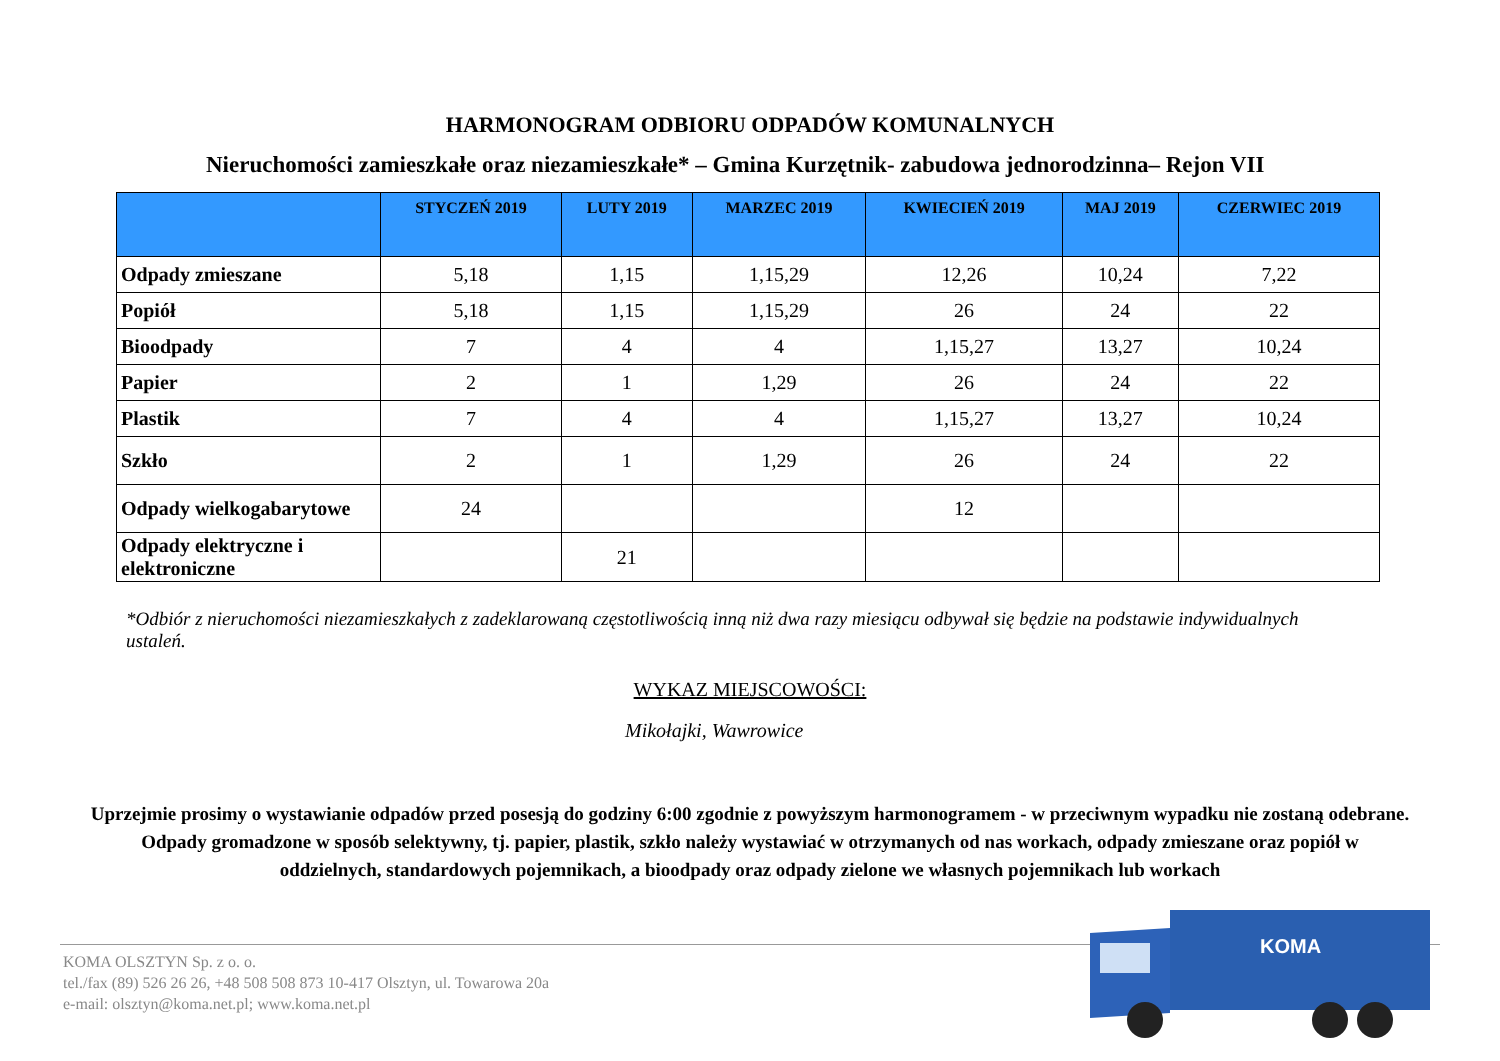HARMONOGRAM ODBIORU ODPADÓW KOMUNALNYCH
Nieruchomości zamieszkałe oraz niezamieszkałe* – Gmina Kurzętnik- zabudowa jednorodzinna– Rejon VII
| | STYCZEŃ 2019 | LUTY 2019 | MARZEC 2019 | KWIECIEŃ 2019 | MAJ 2019 | CZERWIEC 2019 |
| --- | --- | --- | --- | --- | --- | --- |
| Odpady zmieszane | 5,18 | 1,15 | 1,15,29 | 12,26 | 10,24 | 7,22 |
| Popiół | 5,18 | 1,15 | 1,15,29 | 26 | 24 | 22 |
| Bioodpady | 7 | 4 | 4 | 1,15,27 | 13,27 | 10,24 |
| Papier | 2 | 1 | 1,29 | 26 | 24 | 22 |
| Plastik | 7 | 4 | 4 | 1,15,27 | 13,27 | 10,24 |
| Szkło | 2 | 1 | 1,29 | 26 | 24 | 22 |
| Odpady wielkogabarytowe | 24 | | | 12 | | |
| Odpady elektryczne i elektroniczne | | 21 | | | | |
*Odbiór z nieruchomości niezamieszkałych z zadeklarowaną częstotliwością inną niż dwa razy miesiącu odbywał się będzie na podstawie indywidualnych ustaleń.
WYKAZ MIEJSCOWOŚCI:
Mikołajki, Wawrowice
Uprzejmie prosimy o wystawianie odpadów przed posesją do godziny 6:00 zgodnie z powyższym harmonogramem - w przeciwnym wypadku nie zostaną odebrane. Odpady gromadzone w sposób selektywny, tj. papier, plastik, szkło należy wystawiać w otrzymanych od nas workach, odpady zmieszane oraz popiół w oddzielnych, standardowych pojemnikach, a bioodpady oraz odpady zielone we własnych pojemnikach lub workach
KOMA OLSZTYN Sp. z o. o.
tel./fax (89) 526 26 26, +48 508 508 873 10-417 Olsztyn, ul. Towarowa 20a
e-mail: olsztyn@koma.net.pl; www.koma.net.pl
KOMA